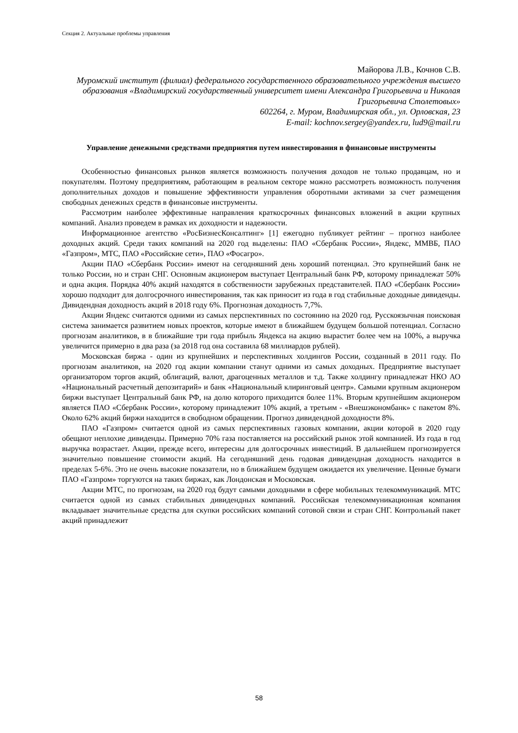Секция 2. Актуальные проблемы управления
Майорова Л.В., Кочнов С.В.
Муромский институт (филиал) федерального государственного образовательного учреждения высшего образования «Владимирский государственный университет имени Александра Григорьевича и Николая Григорьевича Столетовых»
602264, г. Муром, Владимирская обл., ул. Орловская, 23
E-mail: kochnov.sergey@yandex.ru, lud9@mail.ru
Управление денежными средствами предприятия путем инвестирования в финансовые инструменты
Особенностью финансовых рынков является возможность получения доходов не только продавцам, но и покупателям. Поэтому предприятиям, работающим в реальном секторе можно рассмотреть возможность получения дополнительных доходов и повышение эффективности управления оборотными активами за счет размещения свободных денежных средств в финансовые инструменты.
Рассмотрим наиболее эффективные направления краткосрочных финансовых вложений в акции крупных компаний. Анализ проведем в рамках их доходности и надежности.
Информационное агентство «РосБизнесКонсалтинг» [1] ежегодно публикует рейтинг – прогноз наиболее доходных акций. Среди таких компаний на 2020 год выделены: ПАО «Сбербанк России», Яндекс, ММВБ, ПАО «Газпром», МТС, ПАО «Российские сети», ПАО «Фосагро».
Акции ПАО «Сбербанк России» имеют на сегодняшний день хороший потенциал. Это крупнейший банк не только России, но и стран СНГ. Основным акционером выступает Центральный банк РФ, которому принадлежат 50% и одна акция. Порядка 40% акций находятся в собственности зарубежных представителей. ПАО «Сбербанк России» хорошо подходит для долгосрочного инвестирования, так как приносит из года в год стабильные доходные дивиденды. Дивидендная доходность акций в 2018 году 6%. Прогнозная доходность 7,7%.
Акции Яндекс считаются одними из самых перспективных по состоянию на 2020 год. Русскоязычная поисковая система занимается развитием новых проектов, которые имеют в ближайшем будущем большой потенциал. Согласно прогнозам аналитиков, в в ближайшие три года прибыль Яндекса на акцию вырастит более чем на 100%, а выручка увеличится примерно в два раза (за 2018 год она составила 68 миллиардов рублей).
Московская биржа - один из крупнейших и перспективных холдингов России, созданный в 2011 году. По прогнозам аналитиков, на 2020 год акции компании станут одними из самых доходных. Предприятие выступает организатором торгов акций, облигаций, валют, драгоценных металлов и т.д. Также холдингу принадлежат НКО АО «Национальный расчетный депозитарий» и банк «Национальный клиринговый центр». Самыми крупным акционером биржи выступает Центральный банк РФ, на долю которого приходится более 11%. Вторым крупнейшим акционером является ПАО «Сбербанк России», которому принадлежит 10% акций, а третьим - «Внешэкономбанк» с пакетом 8%. Около 62% акций биржи находится в свободном обращении. Прогноз дивидендной доходности 8%.
ПАО «Газпром» считается одной из самых перспективных газовых компании, акции которой в 2020 году обещают неплохие дивиденды. Примерно 70% газа поставляется на российский рынок этой компанией. Из года в год выручка возрастает. Акции, прежде всего, интересны для долгосрочных инвестиций. В дальнейшем прогнозируется значительно повышение стоимости акций. На сегодняшний день годовая дивидендная доходность находится в пределах 5-6%. Это не очень высокие показатели, но в ближайшем будущем ожидается их увеличение. Ценные бумаги ПАО «Газпром» торгуются на таких биржах, как Лондонская и Московская.
Акции МТС, по прогнозам, на 2020 год будут самыми доходными в сфере мобильных телекоммуникаций. МТС считается одной из самых стабильных дивидендных компаний. Российская телекоммуникационная компания вкладывает значительные средства для скупки российских компаний сотовой связи и стран СНГ. Контрольный пакет акций принадлежит
58